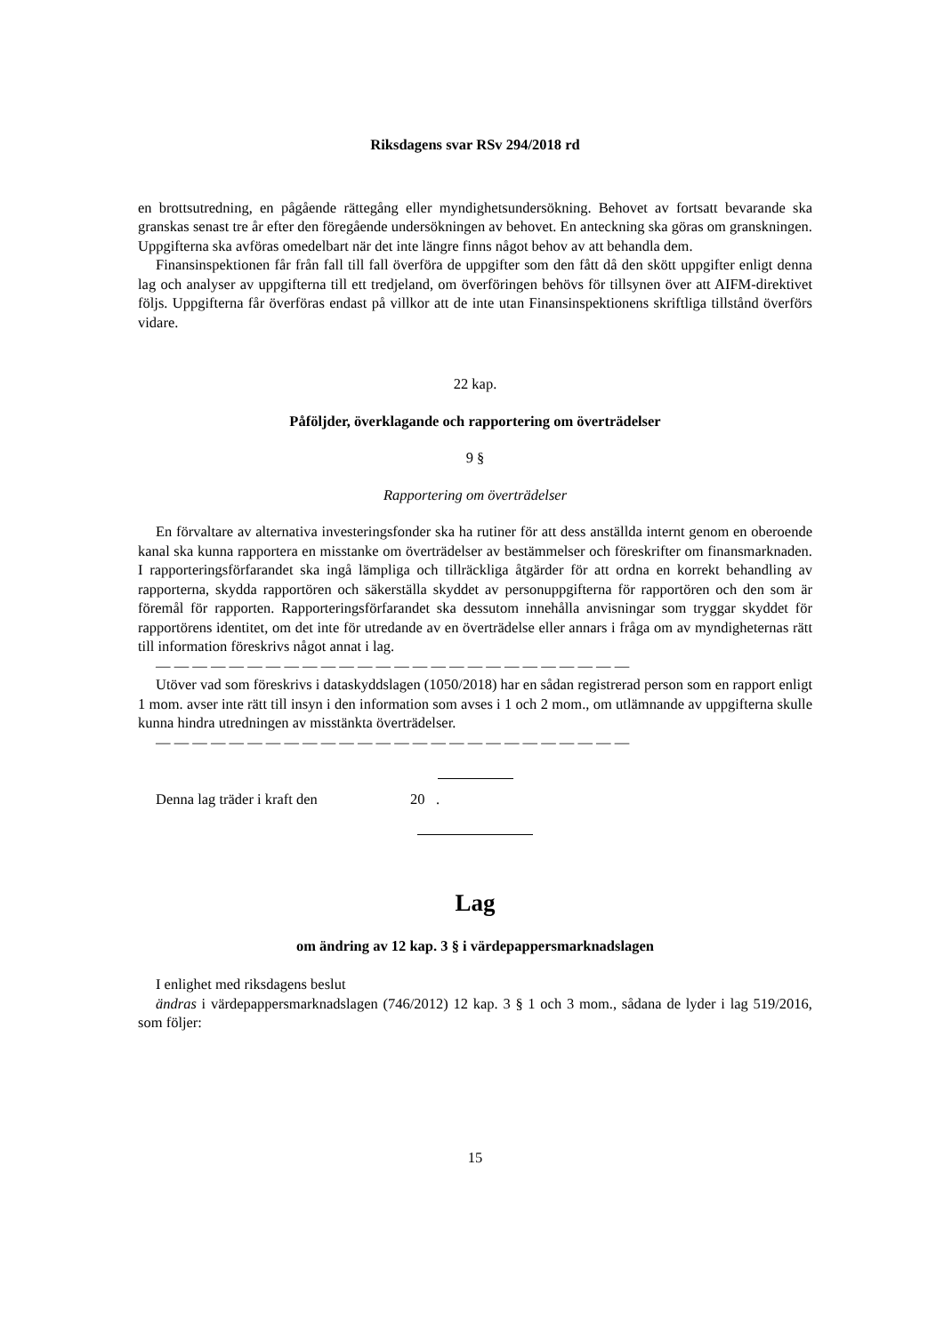Riksdagens svar RSv 294/2018 rd
en brottsutredning, en pågående rättegång eller myndighetsundersökning. Behovet av fortsatt bevarande ska granskas senast tre år efter den föregående undersökningen av behovet. En anteckning ska göras om granskningen. Uppgifterna ska avföras omedelbart när det inte längre finns något behov av att behandla dem.
Finansinspektionen får från fall till fall överföra de uppgifter som den fått då den skött uppgifter enligt denna lag och analyser av uppgifterna till ett tredjeland, om överföringen behövs för tillsynen över att AIFM-direktivet följs. Uppgifterna får överföras endast på villkor att de inte utan Finansinspektionens skriftliga tillstånd överförs vidare.
22 kap.
Påföljder, överklagande och rapportering om överträdelser
9 §
Rapportering om överträdelser
En förvaltare av alternativa investeringsfonder ska ha rutiner för att dess anställda internt genom en oberoende kanal ska kunna rapportera en misstanke om överträdelser av bestämmelser och föreskrifter om finansmarknaden. I rapporteringsförfarandet ska ingå lämpliga och tillräckliga åtgärder för att ordna en korrekt behandling av rapporterna, skydda rapportören och säkerställa skyddet av personuppgifterna för rapportören och den som är föremål för rapporten. Rapporteringsförfarandet ska dessutom innehålla anvisningar som tryggar skyddet för rapportörens identitet, om det inte för utredande av en överträdelse eller annars i fråga om av myndigheternas rätt till information föreskrivs något annat i lag.
— — — — — — — — — — — — — — — — — — — — — — — — — —
Utöver vad som föreskrivs i dataskyddslagen (1050/2018) har en sådan registrerad person som en rapport enligt 1 mom. avser inte rätt till insyn i den information som avses i 1 och 2 mom., om utlämnande av uppgifterna skulle kunna hindra utredningen av misstänkta överträdelser.
— — — — — — — — — — — — — — — — — — — — — — — — — —
Denna lag träder i kraft den 20 .
Lag
om ändring av 12 kap. 3 § i värdepappersmarknadslagen
I enlighet med riksdagens beslut
ändras i värdepappersmarknadslagen (746/2012) 12 kap. 3 § 1 och 3 mom., sådana de lyder i lag 519/2016, som följer:
15